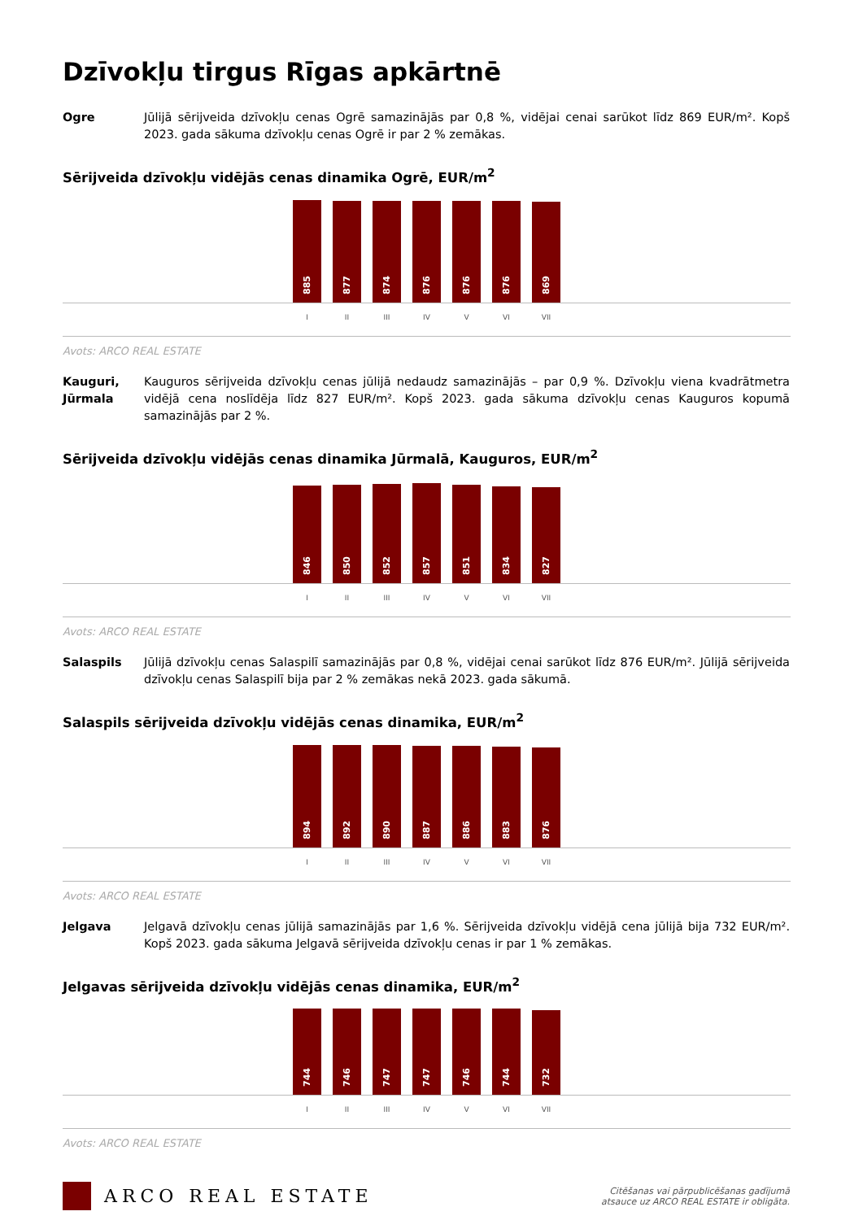Dzīvokļu tirgus Rīgas apkārtnē
Ogre Jūlijā sērijveida dzīvokļu cenas Ogrē samazinājās par 0,8 %, vidējai cenai sarūkot līdz 869 EUR/m². Kopš 2023. gada sākuma dzīvokļu cenas Ogrē ir par 2 % zemākas.
Sērijveida dzīvokļu vidējās cenas dinamika Ogrē, EUR/m<sup>2</sup>
885
877
874
876
876
876
869
I II III IV V VI VII
Avots: ARCO REAL ESTATE
Kauguri, Jūrmala
Kauguros sērijveida dzīvokļu cenas jūlijā nedaudz samazinājās – par 0,9 %. Dzīvokļu viena kvadrātmetra vidējā cena noslīdēja līdz 827 EUR/m². Kopš 2023. gada sākuma dzīvokļu cenas Kauguros kopumā samazinājās par 2 %.
Sērijveida dzīvokļu vidējās cenas dinamika Jūrmalā, Kauguros, EUR/m<sup>2</sup>
846
850
852
857
851
834
827
I II III IV V VI VII
Avots: ARCO REAL ESTATE
Salaspils Jūlijā dzīvokļu cenas Salaspilī samazinājās par 0,8 %, vidējai cenai sarūkot līdz 876 EUR/m². Jūlijā sērijveida dzīvokļu cenas Salaspilī bija par 2 % zemākas nekā 2023. gada sākumā.
Salaspils sērijveida dzīvokļu vidējās cenas dinamika, EUR/m<sup>2</sup>
894
892
890
887
886
883
876
I II III IV V VI VII
Avots: ARCO REAL ESTATE
Jelgava Jelgavā dzīvokļu cenas jūlijā samazinājās par 1,6 %. Sērijveida dzīvokļu vidējā cena jūlijā bija 732 EUR/m². Kopš 2023. gada sākuma Jelgavā sērijveida dzīvokļu cenas ir par 1 % zemākas.
Jelgavas sērijveida dzīvokļu vidējās cenas dinamika, EUR/m<sup>2</sup>
744
746
747
747
746
744
732
I II III IV V VI VII
Avots: ARCO REAL ESTATE
ARCO REAL ESTATE
Citēšanas vai pārpublicēšanas gadījumā
atsauce uz ARCO REAL ESTATE ir obligāta.